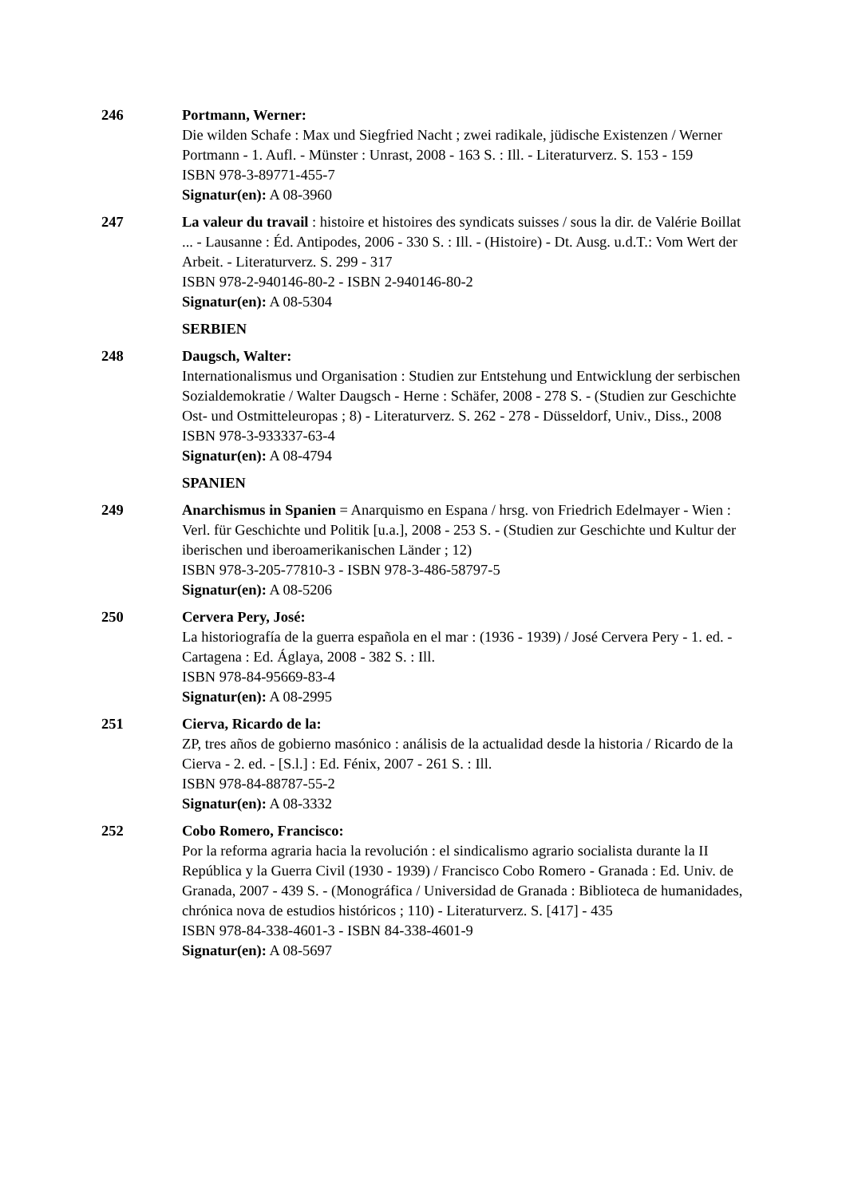246 Portmann, Werner:
Die wilden Schafe : Max und Siegfried Nacht ; zwei radikale, jüdische Existenzen / Werner Portmann - 1. Aufl. - Münster : Unrast, 2008 - 163 S. : Ill. - Literaturverz. S. 153 - 159
ISBN 978-3-89771-455-7
Signatur(en): A 08-3960
247 La valeur du travail : histoire et histoires des syndicats suisses / sous la dir. de Valérie Boillat ... - Lausanne : Éd. Antipodes, 2006 - 330 S. : Ill. - (Histoire) - Dt. Ausg. u.d.T.: Vom Wert der Arbeit. - Literaturverz. S. 299 - 317
ISBN 978-2-940146-80-2 - ISBN 2-940146-80-2
Signatur(en): A 08-5304
SERBIEN
248 Daugsch, Walter:
Internationalismus und Organisation : Studien zur Entstehung und Entwicklung der serbischen Sozialdemokratie / Walter Daugsch - Herne : Schäfer, 2008 - 278 S. - (Studien zur Geschichte Ost- und Ostmitteleuropas ; 8) - Literaturverz. S. 262 - 278 - Düsseldorf, Univ., Diss., 2008
ISBN 978-3-933337-63-4
Signatur(en): A 08-4794
SPANIEN
249 Anarchismus in Spanien = Anarquismo en Espana / hrsg. von Friedrich Edelmayer - Wien : Verl. für Geschichte und Politik [u.a.], 2008 - 253 S. - (Studien zur Geschichte und Kultur der iberischen und iberoamerikanischen Länder ; 12)
ISBN 978-3-205-77810-3 - ISBN 978-3-486-58797-5
Signatur(en): A 08-5206
250 Cervera Pery, José:
La historiografía de la guerra española en el mar : (1936 - 1939) / José Cervera Pery - 1. ed. - Cartagena : Ed. Áglaya, 2008 - 382 S. : Ill.
ISBN 978-84-95669-83-4
Signatur(en): A 08-2995
251 Cierva, Ricardo de la:
ZP, tres años de gobierno masónico : análisis de la actualidad desde la historia / Ricardo de la Cierva - 2. ed. - [S.l.] : Ed. Fénix, 2007 - 261 S. : Ill.
ISBN 978-84-88787-55-2
Signatur(en): A 08-3332
252 Cobo Romero, Francisco:
Por la reforma agraria hacia la revolución : el sindicalismo agrario socialista durante la II República y la Guerra Civil (1930 - 1939) / Francisco Cobo Romero - Granada : Ed. Univ. de Granada, 2007 - 439 S. - (Monográfica / Universidad de Granada : Biblioteca de humanidades, chrónica nova de estudios históricos ; 110) - Literaturverz. S. [417] - 435
ISBN 978-84-338-4601-3 - ISBN 84-338-4601-9
Signatur(en): A 08-5697